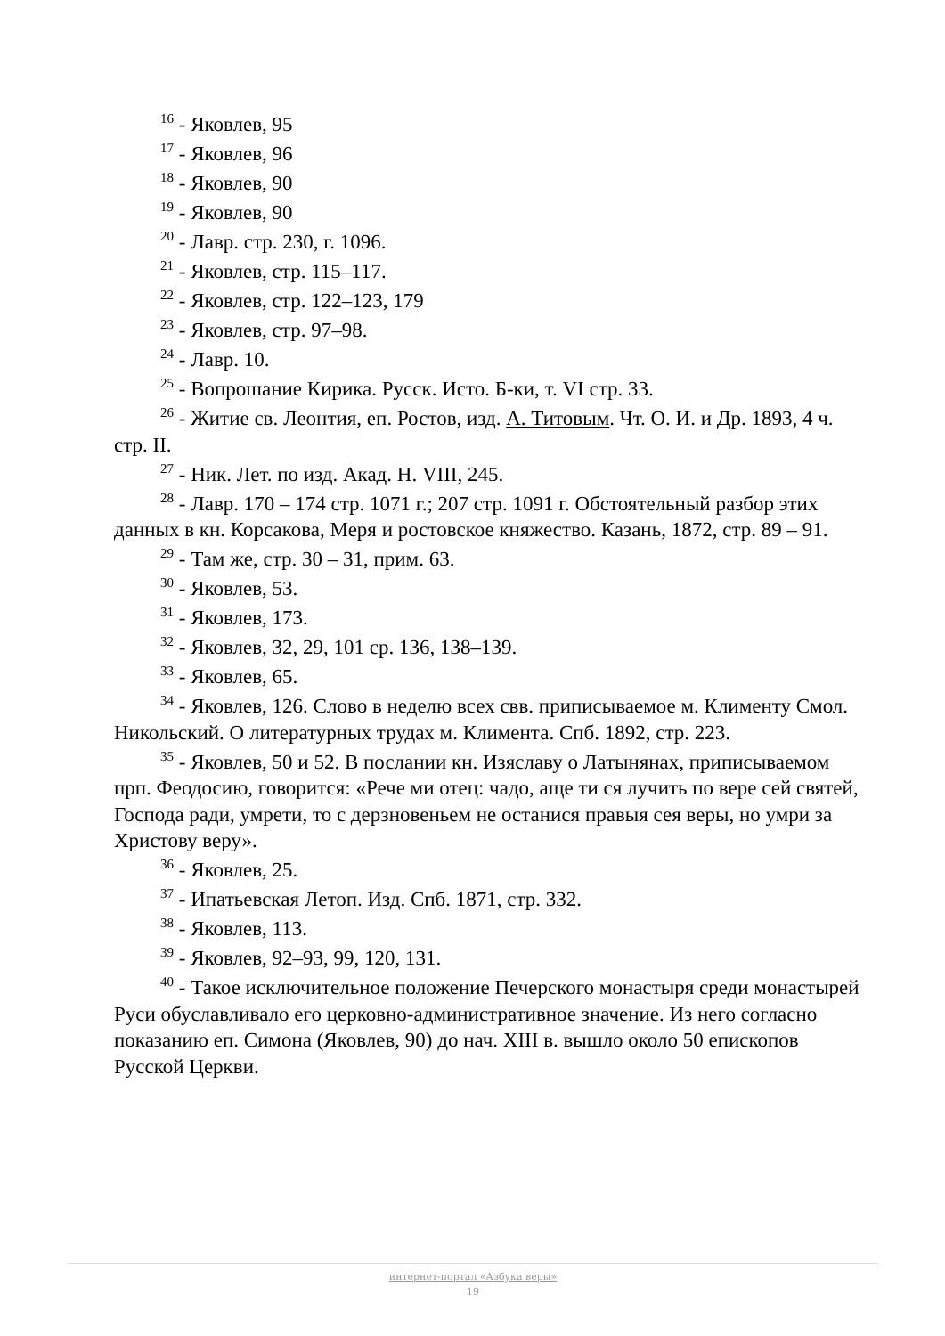<sup>16</sup> - Яковлев, 95
<sup>17</sup> - Яковлев, 96
<sup>18</sup> - Яковлев, 90
<sup>19</sup> - Яковлев, 90
<sup>20</sup> - Лавр. стр. 230, г. 1096.
<sup>21</sup> - Яковлев, стр. 115–117.
<sup>22</sup> - Яковлев, стр. 122–123, 179
<sup>23</sup> - Яковлев, стр. 97–98.
<sup>24</sup> - Лавр. 10.
<sup>25</sup> - Вопрошание Кирика. Русск. Исто. Б-ки, т. VI стр. 33.
<sup>26</sup> - Житие св. Леонтия, еп. Ростов, изд. А. Титовым. Чт. О. И. и Др. 1893, 4 ч. стр. II.
<sup>27</sup> - Ник. Лет. по изд. Акад. Н. VIII, 245.
<sup>28</sup> - Лавр. 170 – 174 стр. 1071 г.; 207 стр. 1091 г. Обстоятельный разбор этих данных в кн. Корсакова, Меря и ростовское княжество. Казань, 1872, стр. 89 – 91.
<sup>29</sup> - Там же, стр. 30 – 31, прим. 63.
<sup>30</sup> - Яковлев, 53.
<sup>31</sup> - Яковлев, 173.
<sup>32</sup> - Яковлев, 32, 29, 101 ср. 136, 138–139.
<sup>33</sup> - Яковлев, 65.
<sup>34</sup> - Яковлев, 126. Слово в неделю всех свв. приписываемое м. Клименту Смол. Никольский. О литературных трудах м. Климента. Спб. 1892, стр. 223.
<sup>35</sup> - Яковлев, 50 и 52. В послании кн. Изяславу о Латынянах, приписываемом прп. Феодосию, говорится: «Рече ми отец: чадо, аще ти ся лучить по вере сей святей, Господа ради, умрети, то с дерзновеньем не останися правыя сея веры, но умри за Христову веру».
<sup>36</sup> - Яковлев, 25.
<sup>37</sup> - Ипатьевская Летоп. Изд. Спб. 1871, стр. 332.
<sup>38</sup> - Яковлев, 113.
<sup>39</sup> - Яковлев, 92–93, 99, 120, 131.
<sup>40</sup> - Такое исключительное положение Печерского монастыря среди монастырей Руси обуславливало его церковно-административное значение. Из него согласно показанию еп. Симона (Яковлев, 90) до нач. XIII в. вышло около 50 епископов Русской Церкви.
интернет-портал «Азбука веры»
19